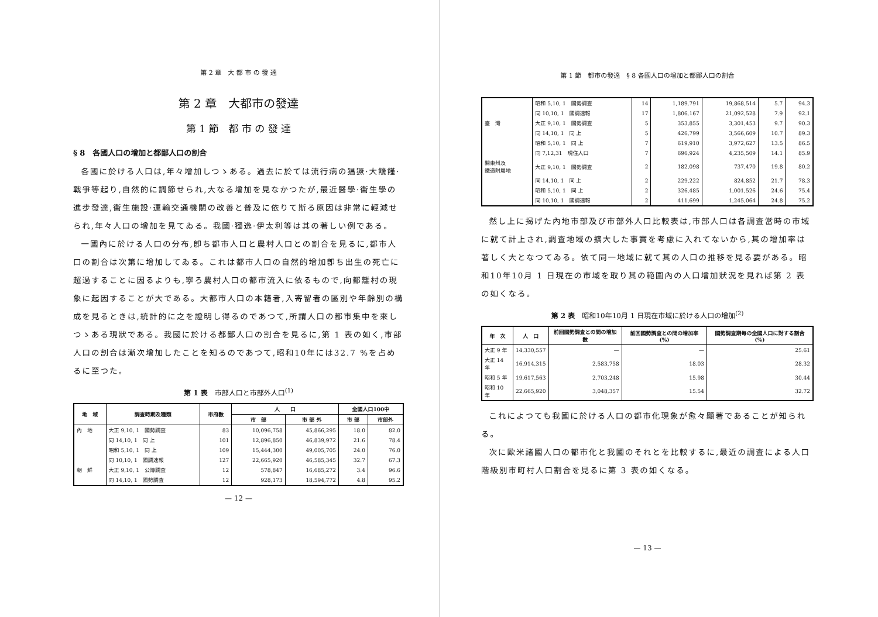第 2 章　大 都 市 の 發 達
第 2 章　大都市の發達
第 1 節　都 市 の 發 達
§ 8　各國人口の增加と都鄙人口の割合
各國に於ける人口は,年々增加しつゝある。過去に於ては流行病の猖獗·大饑饉·戰爭等起り,自然的に調節せられ,大なる增加を見なかつたが,最近醫學·衞生學の進步發達,衞生施設·運輸交通機關の改善と普及に依りて斯る原因は非常に輕減せられ,年々人口の增加を見てゐる。我國·獨逸·伊太利等は其の著しい例である。
一國內に於ける人口の分布,卽ち都市人口と農村人口との割合を見るに,都市人口の割合は次第に增加してゐる。これは都市人口の自然的增加卽ち出生の死亡に超過することに因るよりも,寧ろ農村人口の都市流入に依るもので,向都離村の現象に起因することが大である。大都市人口の本籍者,入寄留者の區別や年齡別の構成を見るときは,統計的に之を證明し得るのであつて,所謂人口の都市集中を來しつゝある現狀である。我國に於ける都鄙人口の割合を見るに,第 1 表の如く,市部人口の割合は漸次增加したことを知るのであつて,昭和10年には32.7 %を占めるに至つた。
第 1 表　市部人口と市部外人口<sup>(1)</sup>
| 地 域 | 調査時期及種類 | 市府數 | 人 口 | | 全國人口100中 | |
| --- | --- | --- | --- | --- | --- | --- |
| | | | 市 部 | 市 部 外 | 市 部 | 市部外 |
| 內 地 | 大正 9,10, 1 國勢調査 | 83 | 10,096,758 | 45,866,295 | 18.0 | 82.0 |
| | 同 14,10, 1 同 上 | 101 | 12,896,850 | 46,839,972 | 21.6 | 78.4 |
| | 昭和 5,10, 1 同 上 | 109 | 15,444,300 | 49,005,705 | 24.0 | 76.0 |
| | 同 10,10, 1 國調速報 | 127 | 22,665,920 | 46,585,345 | 32.7 | 67.3 |
| 朝 鮮 | 大正 9,10, 1 公簿調査 | 12 | 578,847 | 16,685,272 | 3.4 | 96.6 |
| | 同 14,10, 1 國勢調査 | 12 | 928,173 | 18,594,772 | 4.8 | 95.2 |
— 12 —
第 1 節　都市の發達　§ 8 各國人口の增加と都鄙人口の割合
| | 昭和 5,10, 1 國勢調査 | 14 | 1,189,791 | 19,868,514 | 5.7 | 94.3 |
| | 同 10,10, 1 國調速報 | 17 | 1,806,167 | 21,092,528 | 7.9 | 92.1 |
| 臺 灣 | 大正 9,10, 1 國勢調査 | 5 | 353,855 | 3,301,453 | 9.7 | 90.3 |
| | 同 14,10, 1 同 上 | 5 | 426,799 | 3,566,609 | 10.7 | 89.3 |
| | 昭和 5,10, 1 同 上 | 7 | 619,910 | 3,972,627 | 13.5 | 86.5 |
| | 同 7,12,31 現住人口 | 7 | 696,924 | 4,235,509 | 14.1 | 85.9 |
| 關東州及 鐵道附屬地 | 大正 9,10, 1 國勢調査 | 2 | 182,098 | 737,470 | 19.8 | 80.2 |
| | 同 14,10, 1 同 上 | 2 | 229,222 | 824,852 | 21.7 | 78.3 |
| | 昭和 5,10, 1 同 上 | 2 | 326,485 | 1,001,526 | 24.6 | 75.4 |
| | 同 10,10, 1 國調速報 | 2 | 411,699 | 1,245,064 | 24.8 | 75.2 |
然し上に揭げた內地市部及び市部外人口比較表は,市部人口は各調査當時の市域に就て計上され,調査地域の擴大した事實を考慮に入れてないから,其の增加率は著しく大となつてゐる。依て同一地域に就て其の人口の推移を見る要がある。昭和10年10月 1 日現在の市域を取り其の範圍內の人口增加狀況を見れば第 2 表の如くなる。
第 2 表　昭和10年10月 1 日現在市域に於ける人口の增加<sup>(2)</sup>
| 年 次 | 人 口 | 前回國勢調査との間の增加數 | 前回國勢調査との間の增加率 (%) | 國勢調査期每の全國人口に對する割合 (%) |
| --- | --- | --- | --- | --- |
| 大正 9 年 | 14,330,557 | — | — | 25.61 |
| 大正 14 年 | 16,914,315 | 2,583,758 | 18.03 | 28.32 |
| 昭和 5 年 | 19,617,563 | 2,703,248 | 15.98 | 30.44 |
| 昭和 10 年 | 22,665,920 | 3,048,357 | 15.54 | 32.72 |
これによつても我國に於ける人口の都市化現象が愈々顯著であることが知られる。
次に歐米諸國人口の都市化と我國のそれとを比較するに,最近の調査による人口階級別市町村人口割合を見るに第 3 表の如くなる。
— 13 —